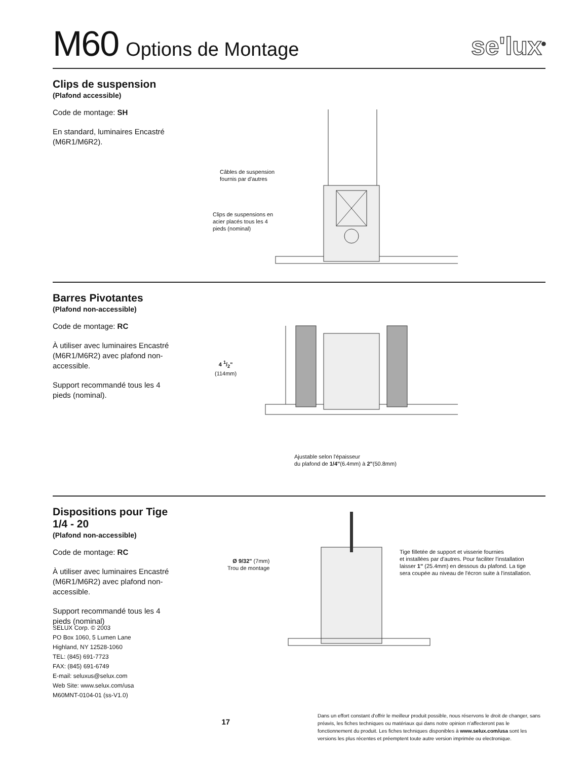M60 Options de Montage
se'lux<sup>®</sup>
Clips de suspension
(Plafond accessible)
Code de montage: SH
En standard, luminaires Encastré (M6R1/M6R2).
Câbles de suspension
fournis par d'autres
Clips de suspensions en
acier placés tous les 4
pieds (nominal)
Barres Pivotantes
(Plafond non-accessible)
Code de montage: RC
À utiliser avec luminaires Encastré (M6R1/M6R2) avec plafond non-accessible.
Support recommandé tous les 4 pieds (nominal).
4 1/2"
(114mm)
Ajustable selon l'épaisseur
du plafond de 1/4"(6.4mm) à 2"(50.8mm)
Dispositions pour Tige 1/4 - 20
(Plafond non-accessible)
Code de montage: RC
À utiliser avec luminaires Encastré (M6R1/M6R2) avec plafond non-accessible.
Support recommandé tous les 4 pieds (nominal)
Ø 9/32" (7mm)
Trou de montage
Tige filletée de support et visserie fournies
et installées par d'autres. Pour faciliter l'installation
laisser 1" (25.4mm) en dessous du plafond. La tige
sera coupée au niveau de l'écron suite à l'installation.
SELUX Corp. © 2003
PO Box 1060, 5 Lumen Lane
Highland, NY 12528-1060
TEL: (845) 691-7723
FAX: (845) 691-6749
E-mail: seluxus@selux.com
Web Site: www.selux.com/usa
M60MNT-0104-01 (ss-V1.0)
17
Dans un effort constant d'offrir le meilleur produit possible, nous réservons le droit de changer, sans préavis, les fiches techniques ou matériaux qui dans notre opinion n'affecteront pas le fonctionnement du produit. Les fiches techniques disponibles à www.selux.com/usa sont les versions les plus récentes et préemptent toute autre version imprimée ou electronique.